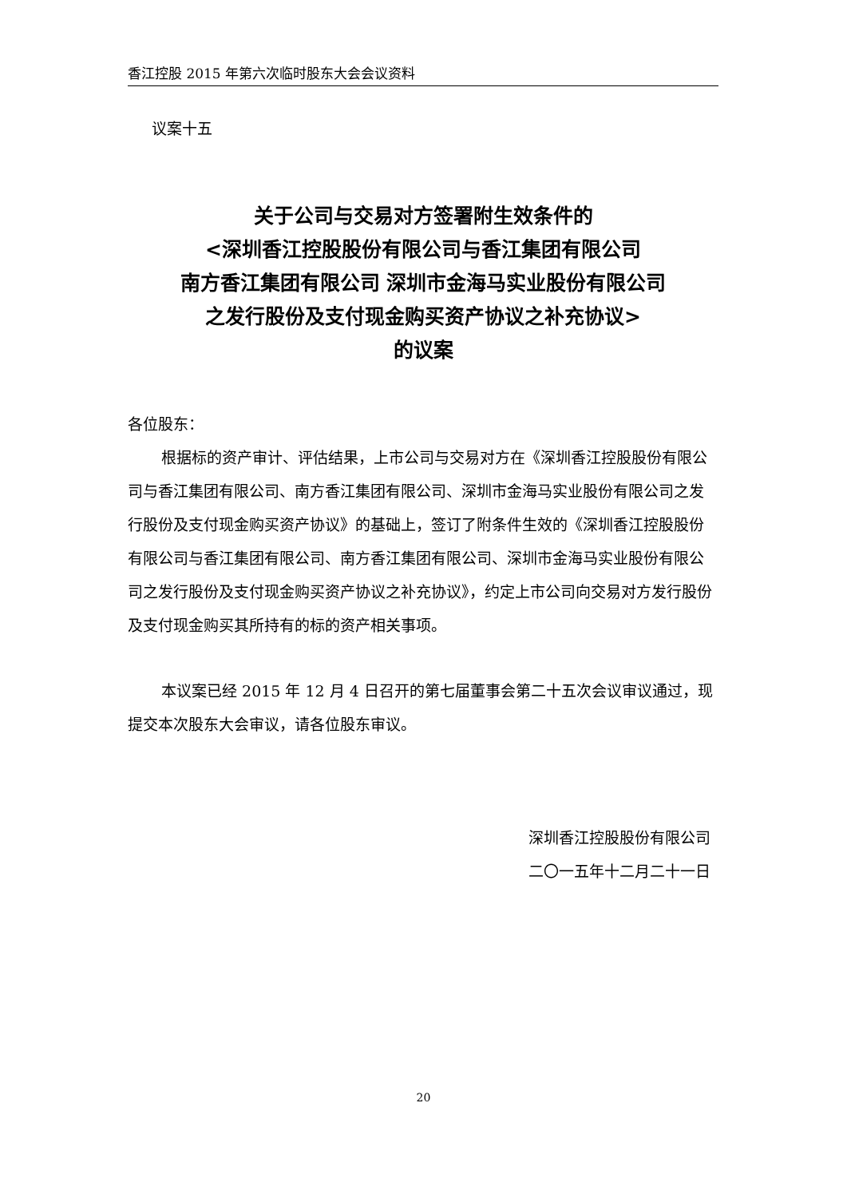香江控股 2015 年第六次临时股东大会会议资料
议案十五
关于公司与交易对方签署附生效条件的
<深圳香江控股股份有限公司与香江集团有限公司
南方香江集团有限公司 深圳市金海马实业股份有限公司
之发行股份及支付现金购买资产协议之补充协议>
的议案
各位股东：
根据标的资产审计、评估结果，上市公司与交易对方在《深圳香江控股股份有限公司与香江集团有限公司、南方香江集团有限公司、深圳市金海马实业股份有限公司之发行股份及支付现金购买资产协议》的基础上，签订了附条件生效的《深圳香江控股股份有限公司与香江集团有限公司、南方香江集团有限公司、深圳市金海马实业股份有限公司之发行股份及支付现金购买资产协议之补充协议》，约定上市公司向交易对方发行股份及支付现金购买其所持有的标的资产相关事项。
本议案已经 2015 年 12 月 4 日召开的第七届董事会第二十五次会议审议通过，现提交本次股东大会审议，请各位股东审议。
深圳香江控股股份有限公司
二〇一五年十二月二十一日
20